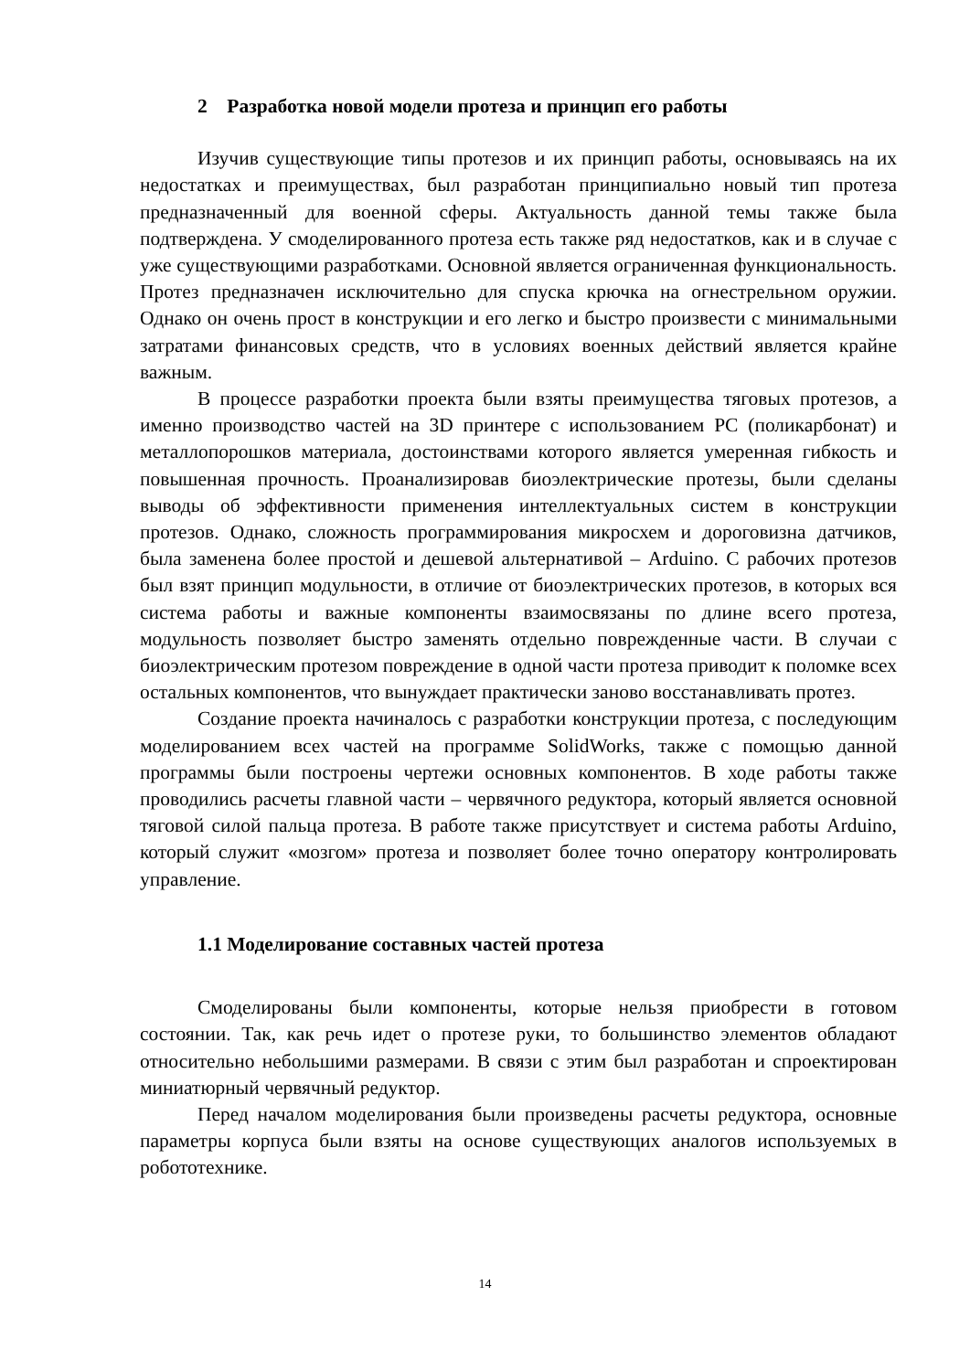2 Разработка новой модели протеза и принцип его работы
Изучив существующие типы протезов и их принцип работы, основываясь на их недостатках и преимуществах, был разработан принципиально новый тип протеза предназначенный для военной сферы. Актуальность данной темы также была подтверждена. У смоделированного протеза есть также ряд недостатков, как и в случае с уже существующими разработками. Основной является ограниченная функциональность. Протез предназначен исключительно для спуска крючка на огнестрельном оружии. Однако он очень прост в конструкции и его легко и быстро произвести с минимальными затратами финансовых средств, что в условиях военных действий является крайне важным.
В процессе разработки проекта были взяты преимущества тяговых протезов, а именно производство частей на 3D принтере с использованием PC (поликарбонат) и металлопорошков материала, достоинствами которого является умеренная гибкость и повышенная прочность. Проанализировав биоэлектрические протезы, были сделаны выводы об эффективности применения интеллектуальных систем в конструкции протезов. Однако, сложность программирования микросхем и дороговизна датчиков, была заменена более простой и дешевой альтернативой – Arduino. С рабочих протезов был взят принцип модульности, в отличие от биоэлектрических протезов, в которых вся система работы и важные компоненты взаимосвязаны по длине всего протеза, модульность позволяет быстро заменять отдельно поврежденные части. В случаи с биоэлектрическим протезом повреждение в одной части протеза приводит к поломке всех остальных компонентов, что вынуждает практически заново восстанавливать протез.
Создание проекта начиналось с разработки конструкции протеза, с последующим моделированием всех частей на программе SolidWorks, также с помощью данной программы были построены чертежи основных компонентов. В ходе работы также проводились расчеты главной части – червячного редуктора, который является основной тяговой силой пальца протеза. В работе также присутствует и система работы Arduino, который служит «мозгом» протеза и позволяет более точно оператору контролировать управление.
1.1 Моделирование составных частей протеза
Смоделированы были компоненты, которые нельзя приобрести в готовом состоянии. Так, как речь идет о протезе руки, то большинство элементов обладают относительно небольшими размерами. В связи с этим был разработан и спроектирован миниатюрный червячный редуктор.
Перед началом моделирования были произведены расчеты редуктора, основные параметры корпуса были взяты на основе существующих аналогов используемых в робототехнике.
14